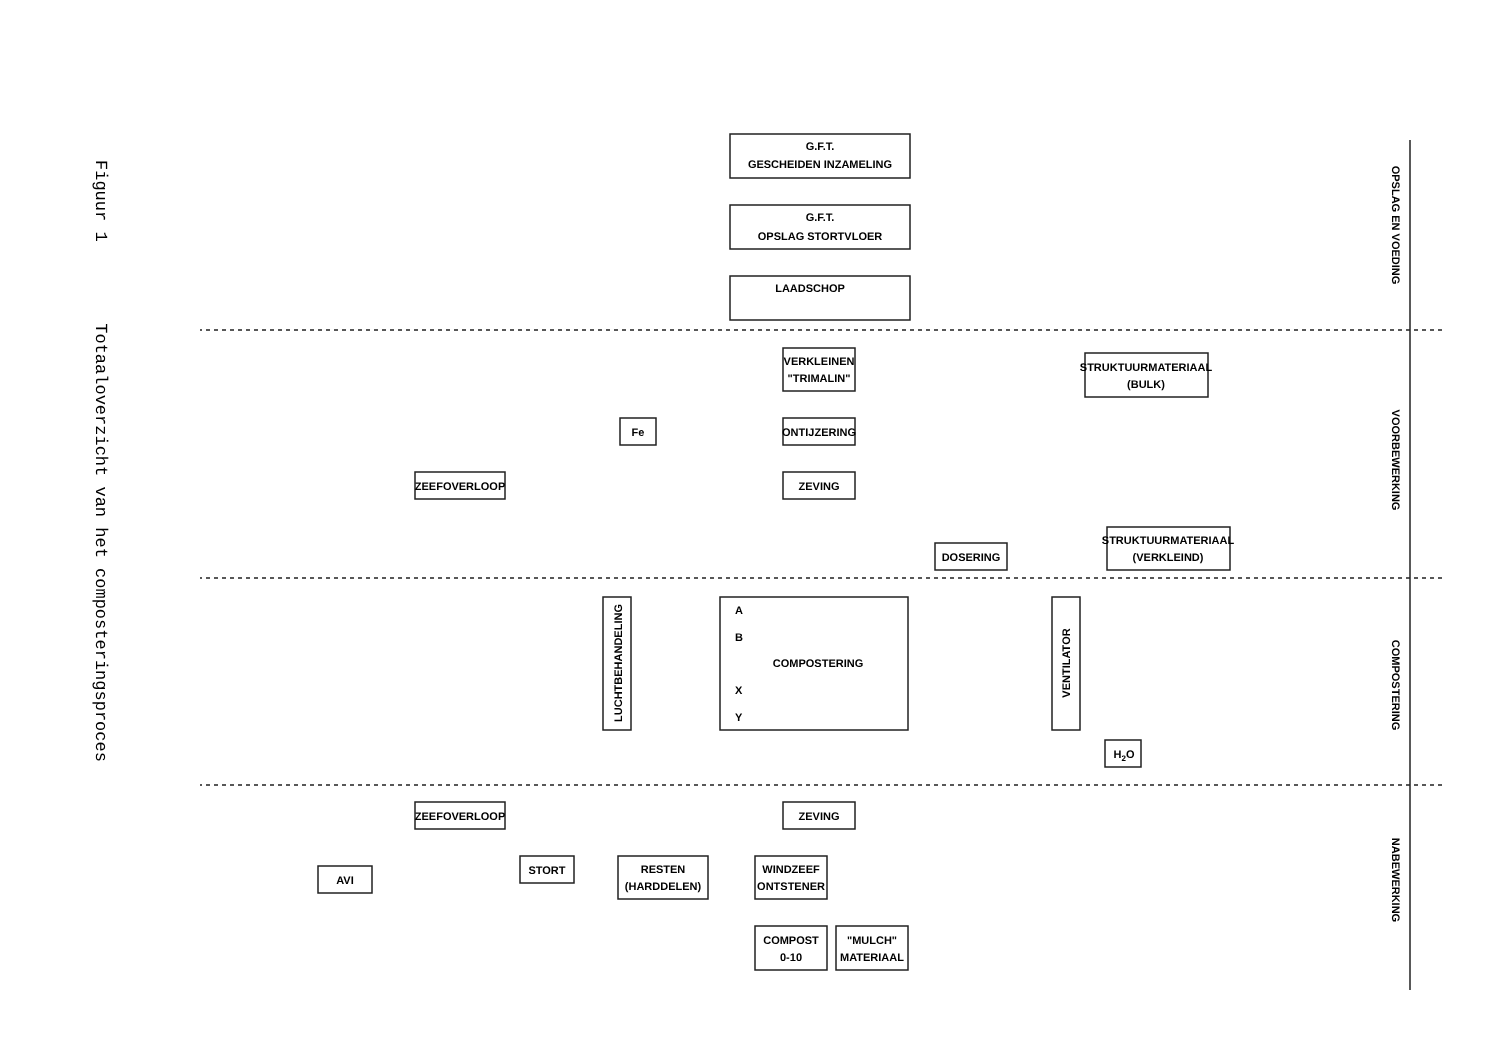Figuur 1 Totaaloverzicht van het composteringsproces
G.F.T.
GESCHEIDEN INZAMELING
G.F.T.
OPSLAG STORTVLOER
LAADSCHOP
VERKLEINEN
"TRIMALIN"
STRUKTUURMATERIAAL
(BULK)
Fe
ONTIJZERING
ZEEFOVERLOOP
ZEVING
STRUKTUURMATERIAAL
(VERKLEIND)
DOSERING
A
B
COMPOSTERING
X
Y
H2O
ZEEFOVERLOOP
ZEVING
AVI
STORT
RESTEN
(HARDDELEN)
WINDZEEF
ONTSTENER
COMPOST
0-10
"MULCH"
MATERIAAL
LUCHTBEHANDELING
VENTILATOR
OPSLAG EN VOEDING
VOORBEWERKING
COMPOSTERING
NABEWERKING